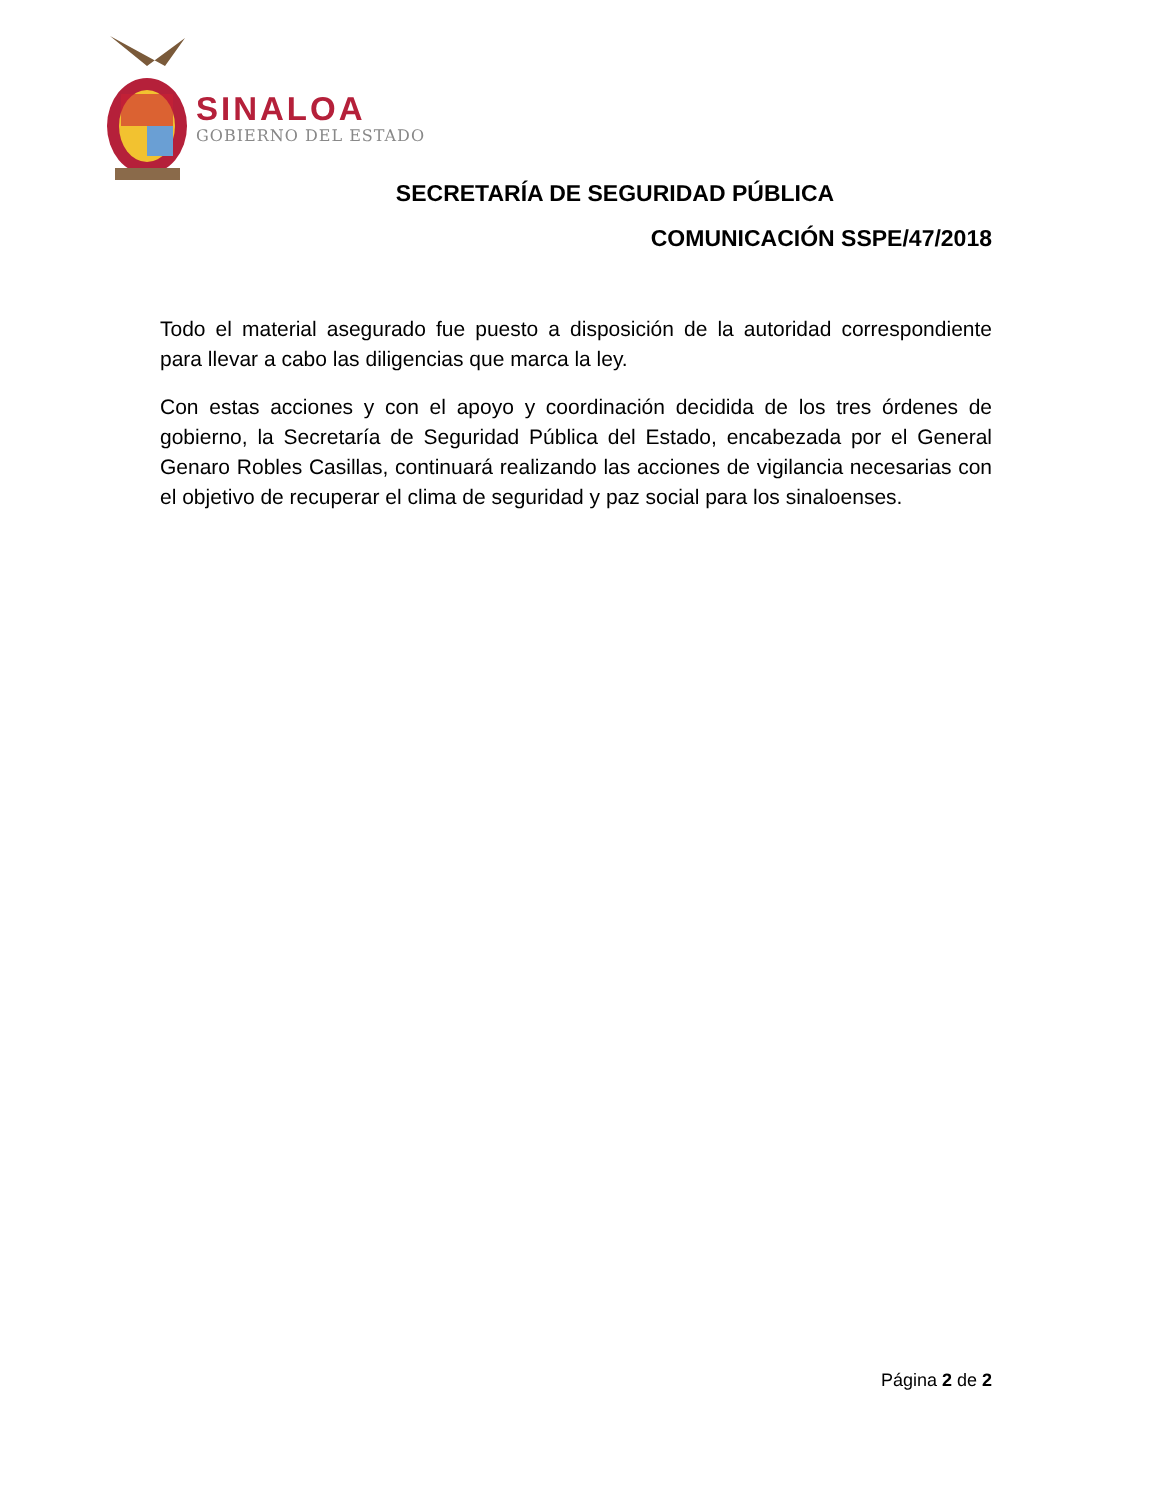SINALOA
GOBIERNO DEL ESTADO
SECRETARÍA DE SEGURIDAD PÚBLICA
COMUNICACIÓN SSPE/47/2018
Todo el material asegurado fue puesto a disposición de la autoridad correspondiente para llevar a cabo las diligencias que marca la ley.
Con estas acciones y con el apoyo y coordinación decidida de los tres órdenes de gobierno, la Secretaría de Seguridad Pública del Estado, encabezada por el General Genaro Robles Casillas, continuará realizando las acciones de vigilancia necesarias con el objetivo de recuperar el clima de seguridad y paz social para los sinaloenses.
Página 2 de 2